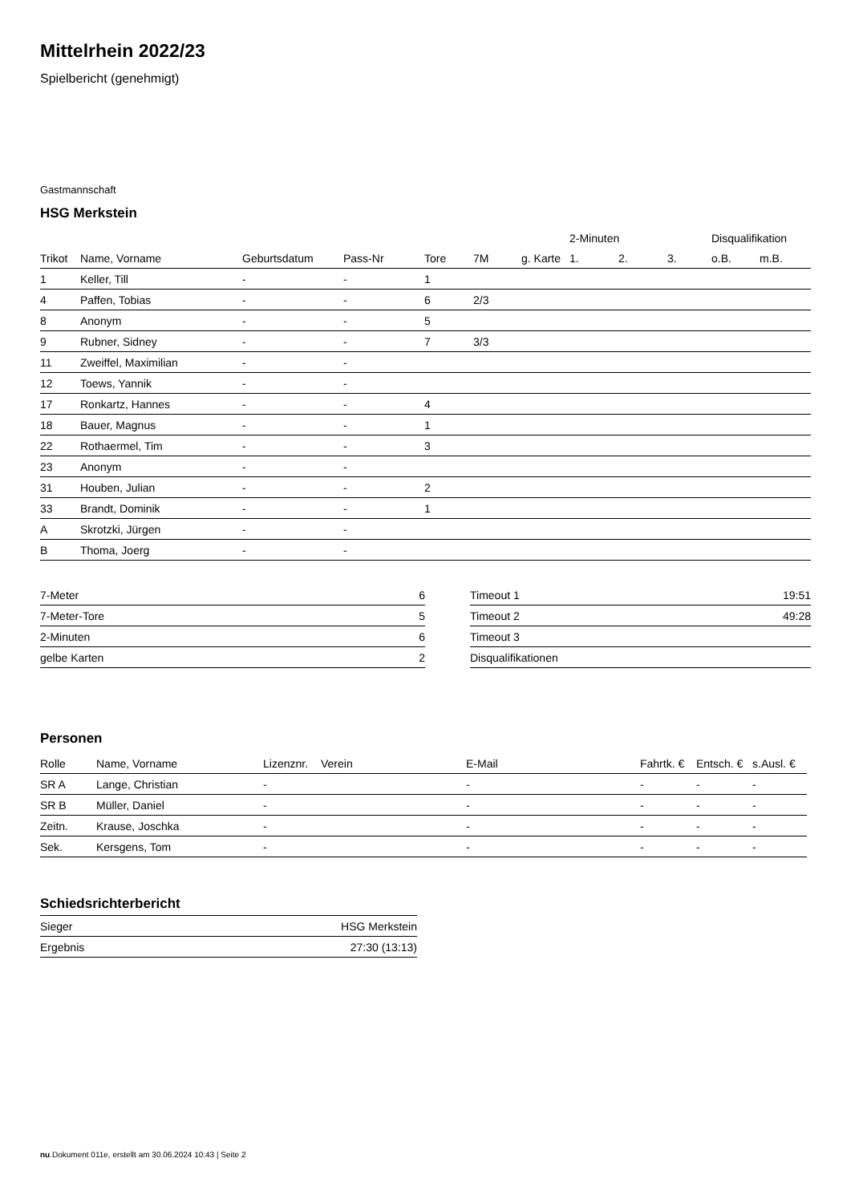Mittelrhein 2022/23
Spielbericht (genehmigt)
Gastmannschaft
HSG Merkstein
| | | | | | | | 2-Minuten | | | Disqualifikation | |
| --- | --- | --- | --- | --- | --- | --- | --- | --- | --- | --- | --- |
| Trikot | Name, Vorname | Geburtsdatum | Pass-Nr | Tore | 7M | g. Karte | 1. | 2. | 3. | o.B. | m.B. |
| 1 | Keller, Till | - | - | 1 | | | | | | | |
| 4 | Paffen, Tobias | - | - | 6 | 2/3 | | | | | | |
| 8 | Anonym | - | - | 5 | | | | | | | |
| 9 | Rubner, Sidney | - | - | 7 | 3/3 | | | | | | |
| 11 | Zweiffel, Maximilian | - | - | | | | | | | | |
| 12 | Toews, Yannik | - | - | | | | | | | | |
| 17 | Ronkartz, Hannes | - | - | 4 | | | | | | | |
| 18 | Bauer, Magnus | - | - | 1 | | | | | | | |
| 22 | Rothaermel, Tim | - | - | 3 | | | | | | | |
| 23 | Anonym | - | - | | | | | | | | |
| 31 | Houben, Julian | - | - | 2 | | | | | | | |
| 33 | Brandt, Dominik | - | - | 1 | | | | | | | |
| A | Skrotzki, Jürgen | - | - | | | | | | | | |
| B | Thoma, Joerg | - | - | | | | | | | | |
| 7-Meter | 6 |
| 7-Meter-Tore | 5 |
| 2-Minuten | 6 |
| gelbe Karten | 2 |
| Timeout 1 | 19:51 |
| Timeout 2 | 49:28 |
| Timeout 3 | |
| Disqualifikationen | |
Personen
| Rolle | Name, Vorname | Lizenznr. | Verein | E-Mail | Fahrtk. € | Entsch. € | s.Ausl. € |
| --- | --- | --- | --- | --- | --- | --- | --- |
| SR A | Lange, Christian | - | | - | - | - | - |
| SR B | Müller, Daniel | - | | - | - | - | - |
| Zeitn. | Krause, Joschka | - | | - | - | - | - |
| Sek. | Kersgens, Tom | - | | - | - | - | - |
Schiedsrichterbericht
| Sieger | HSG Merkstein |
| Ergebnis | 27:30 (13:13) |
nu.Dokument 011e, erstellt am 30.06.2024 10:43 | Seite 2